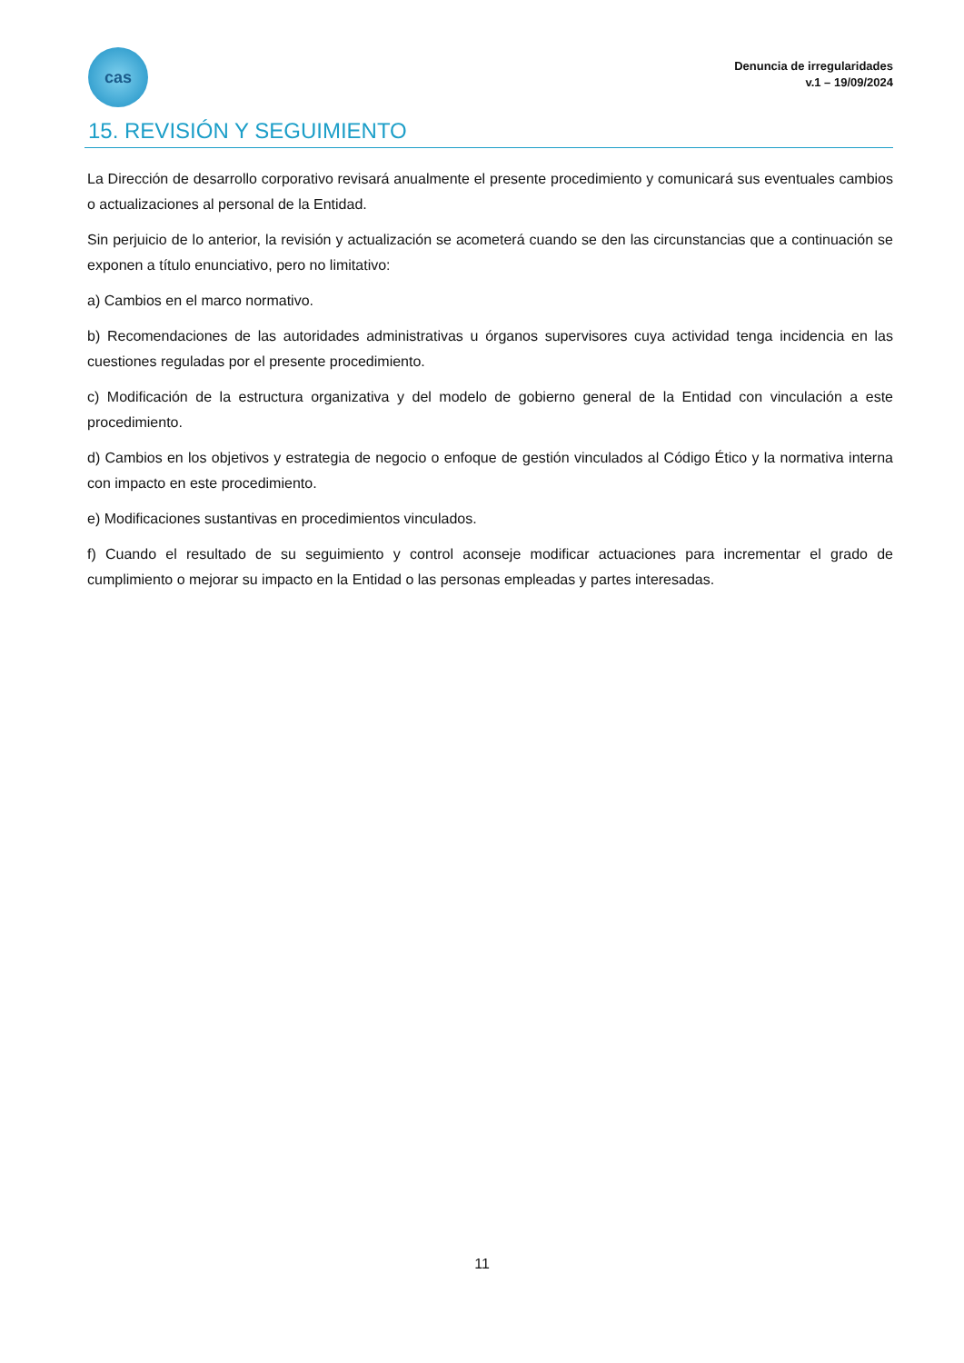cas
Denuncia de irregularidades
v.1 – 19/09/2024
15. REVISIÓN Y SEGUIMIENTO
La Dirección de desarrollo corporativo revisará anualmente el presente procedimiento y comunicará sus eventuales cambios o actualizaciones al personal de la Entidad.
Sin perjuicio de lo anterior, la revisión y actualización se acometerá cuando se den las circunstancias que a continuación se exponen a título enunciativo, pero no limitativo:
a) Cambios en el marco normativo.
b) Recomendaciones de las autoridades administrativas u órganos supervisores cuya actividad tenga incidencia en las cuestiones reguladas por el presente procedimiento.
c) Modificación de la estructura organizativa y del modelo de gobierno general de la Entidad con vinculación a este procedimiento.
d) Cambios en los objetivos y estrategia de negocio o enfoque de gestión vinculados al Código Ético y la normativa interna con impacto en este procedimiento.
e) Modificaciones sustantivas en procedimientos vinculados.
f) Cuando el resultado de su seguimiento y control aconseje modificar actuaciones para incrementar el grado de cumplimiento o mejorar su impacto en la Entidad o las personas empleadas y partes interesadas.
11